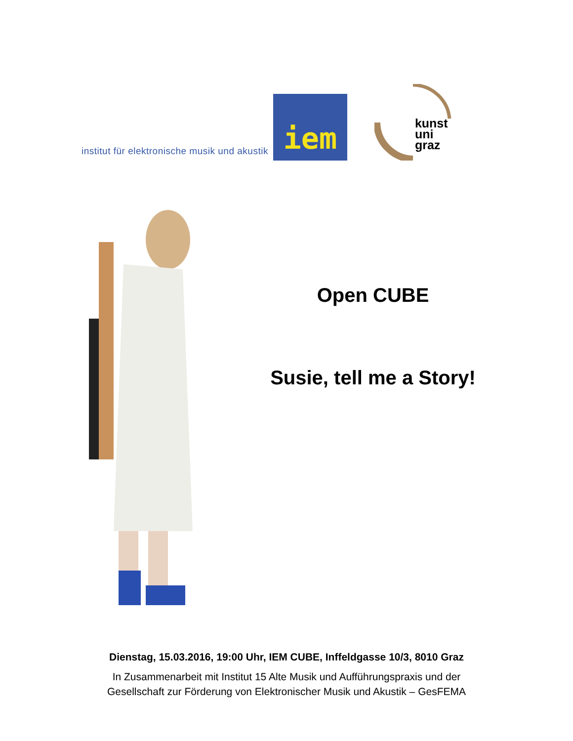institut für elektronische musik und akustik
iem
kunst
uni
graz
Open CUBE
Susie, tell me a Story!
Dienstag, 15.03.2016, 19:00 Uhr, IEM CUBE, Inffeldgasse 10/3, 8010 Graz
In Zusammenarbeit mit Institut 15 Alte Musik und Aufführungspraxis und der
Gesellschaft zur Förderung von Elektronischer Musik und Akustik – GesFEMA